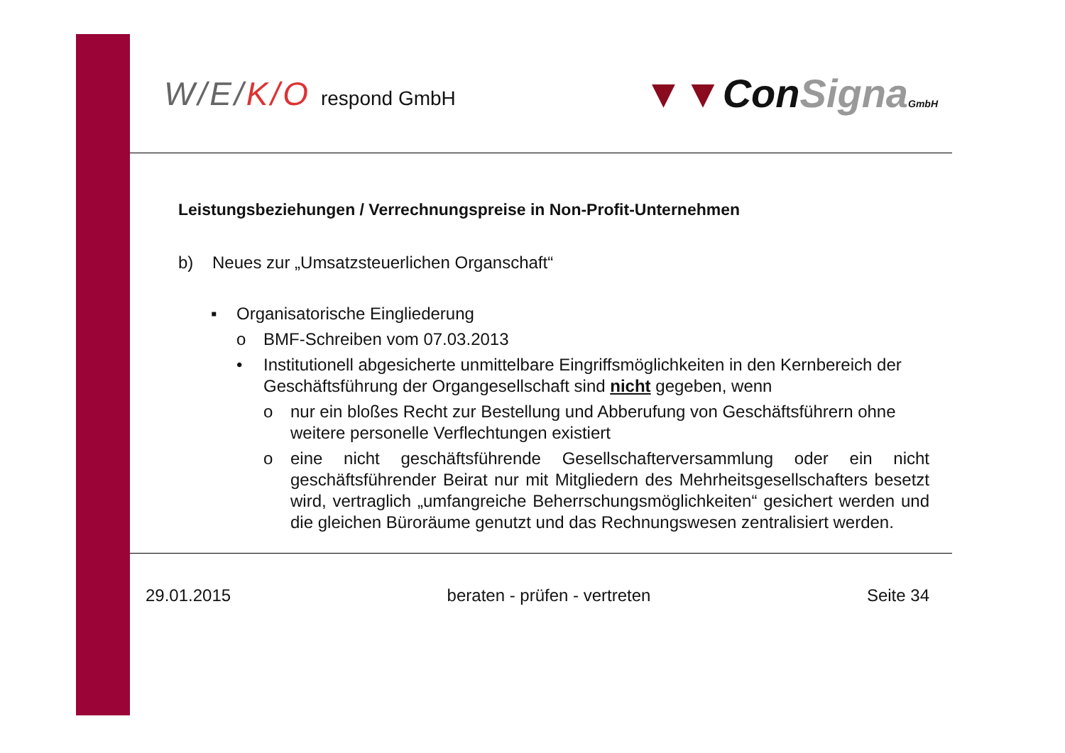W/E/K/O respond GmbH
▼▼ConSigna GmbH
Leistungsbeziehungen / Verrechnungspreise in Non-Profit-Unternehmen
b) Neues zur „Umsatzsteuerlichen Organschaft“
▪ Organisatorische Eingliederung
o BMF-Schreiben vom 07.03.2013
• Institutionell abgesicherte unmittelbare Eingriffsmöglichkeiten in den Kernbereich der Geschäftsführung der Organgesellschaft sind nicht gegeben, wenn
o nur ein bloßes Recht zur Bestellung und Abberufung von Geschäftsführern ohne weitere personelle Verflechtungen existiert
o eine nicht geschäftsführende Gesellschafterversammlung oder ein nicht geschäftsführender Beirat nur mit Mitgliedern des Mehrheitsgesellschafters besetzt wird, vertraglich „umfangreiche Beherrschungsmöglichkeiten“ gesichert werden und die gleichen Büroräume genutzt und das Rechnungswesen zentralisiert werden.
29.01.2015 beraten - prüfen - vertreten Seite 34